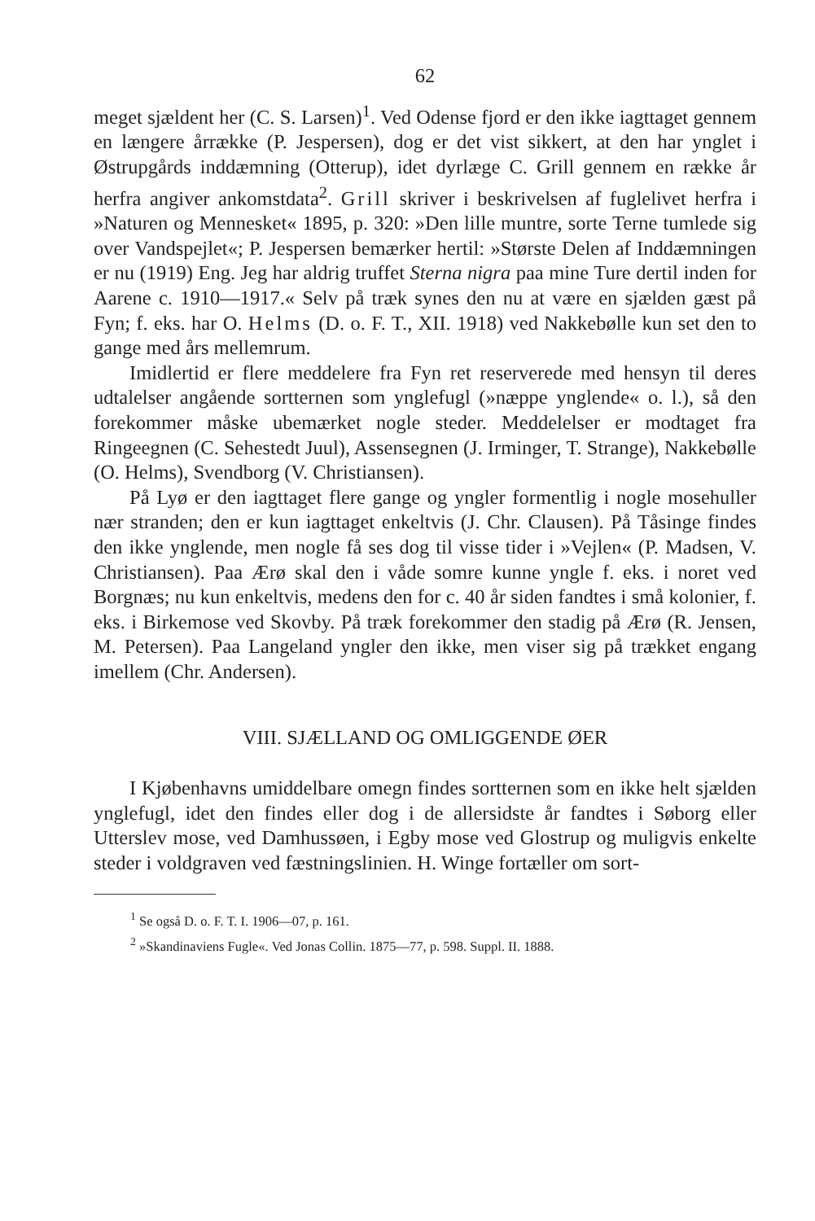62
meget sjældent her (C. S. Larsen)<sup>1</sup>. Ved Odense fjord er den ikke iagttaget gennem en længere årrække (P. Jespersen), dog er det vist sikkert, at den har ynglet i Østrupgårds inddæmning (Otterup), idet dyrlæge C. Grill gennem en række år herfra angiver ankomstdata<sup>2</sup>. Grill skriver i beskrivelsen af fuglelivet herfra i »Naturen og Mennesket« 1895, p. 320: »Den lille muntre, sorte Terne tumlede sig over Vandspejlet«; P. Jespersen bemærker hertil: »Største Delen af Inddæmningen er nu (1919) Eng. Jeg har aldrig truffet Sterna nigra paa mine Ture dertil inden for Aarene c. 1910—1917.« Selv på træk synes den nu at være en sjælden gæst på Fyn; f. eks. har O. Helms (D. o. F. T., XII. 1918) ved Nakkebølle kun set den to gange med års mellemrum.
Imidlertid er flere meddelere fra Fyn ret reserverede med hensyn til deres udtalelser angående sortternen som ynglefugl (»næppe ynglende« o. l.), så den forekommer måske ubemærket nogle steder. Meddelelser er modtaget fra Ringeegnen (C. Sehestedt Juul), Assensegnen (J. Irminger, T. Strange), Nakkebølle (O. Helms), Svendborg (V. Christiansen).
På Lyø er den iagttaget flere gange og yngler formentlig i nogle mosehuller nær stranden; den er kun iagttaget enkeltvis (J. Chr. Clausen). På Tåsinge findes den ikke ynglende, men nogle få ses dog til visse tider i »Vejlen« (P. Madsen, V. Christiansen). Paa Ærø skal den i våde somre kunne yngle f. eks. i noret ved Borgnæs; nu kun enkeltvis, medens den for c. 40 år siden fandtes i små kolonier, f. eks. i Birkemose ved Skovby. På træk forekommer den stadig på Ærø (R. Jensen, M. Petersen). Paa Langeland yngler den ikke, men viser sig på trækket engang imellem (Chr. Andersen).
VIII. SJÆLLAND OG OMLIGGENDE ØER
I Kjøbenhavns umiddelbare omegn findes sortternen som en ikke helt sjælden ynglefugl, idet den findes eller dog i de allersidste år fandtes i Søborg eller Utterslev mose, ved Damhussøen, i Egby mose ved Glostrup og muligvis enkelte steder i voldgraven ved fæstningslinien. H. Winge fortæller om sort-
<sup>1</sup> Se også D. o. F. T. I. 1906—07, p. 161.
<sup>2</sup> »Skandinaviens Fugle«. Ved Jonas Collin. 1875—77, p. 598. Suppl. II. 1888.